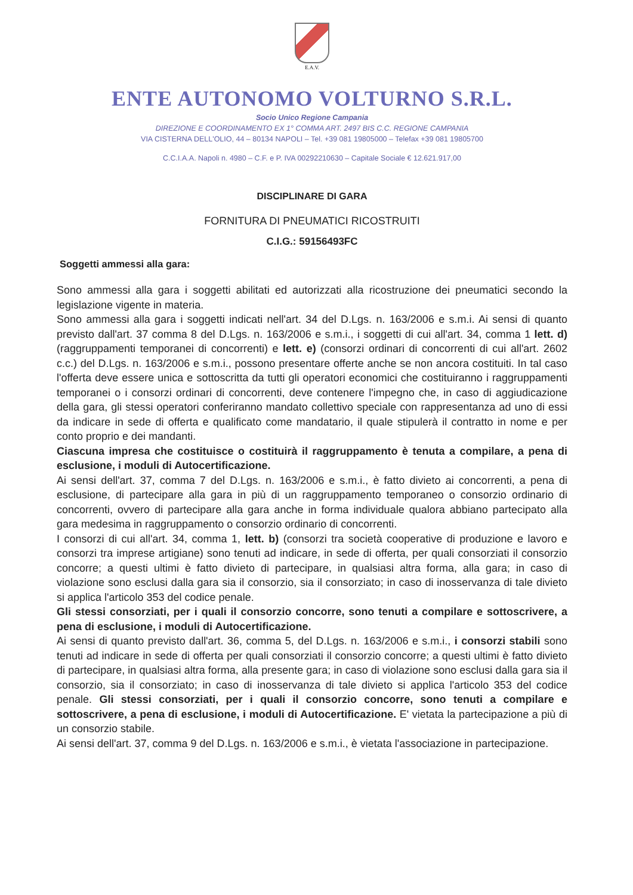E.A.V.
ENTE AUTONOMO VOLTURNO S.R.L.
Socio Unico Regione Campania
DIREZIONE E COORDINAMENTO EX 1° COMMA ART. 2497 BIS C.C. REGIONE CAMPANIA
VIA CISTERNA DELL'OLIO, 44 – 80134 NAPOLI – Tel. +39 081 19805000 – Telefax +39 081 19805700
C.C.I.A.A. Napoli n. 4980 – C.F. e P. IVA 00292210630 – Capitale Sociale € 12.621.917,00
DISCIPLINARE DI GARA
FORNITURA DI PNEUMATICI RICOSTRUITI
C.I.G.: 59156493FC
Soggetti ammessi alla gara:
Sono ammessi alla gara i soggetti abilitati ed autorizzati alla ricostruzione dei pneumatici secondo la legislazione vigente in materia.
Sono ammessi alla gara i soggetti indicati nell'art. 34 del D.Lgs. n. 163/2006 e s.m.i. Ai sensi di quanto previsto dall'art. 37 comma 8 del D.Lgs. n. 163/2006 e s.m.i., i soggetti di cui all'art. 34, comma 1 lett. d) (raggruppamenti temporanei di concorrenti) e lett. e) (consorzi ordinari di concorrenti di cui all'art. 2602 c.c.) del D.Lgs. n. 163/2006 e s.m.i., possono presentare offerte anche se non ancora costituiti. In tal caso l'offerta deve essere unica e sottoscritta da tutti gli operatori economici che costituiranno i raggruppamenti temporanei o i consorzi ordinari di concorrenti, deve contenere l'impegno che, in caso di aggiudicazione della gara, gli stessi operatori conferiranno mandato collettivo speciale con rappresentanza ad uno di essi da indicare in sede di offerta e qualificato come mandatario, il quale stipulerà il contratto in nome e per conto proprio e dei mandanti.
Ciascuna impresa che costituisce o costituirà il raggruppamento è tenuta a compilare, a pena di esclusione, i moduli di Autocertificazione.
Ai sensi dell'art. 37, comma 7 del D.Lgs. n. 163/2006 e s.m.i., è fatto divieto ai concorrenti, a pena di esclusione, di partecipare alla gara in più di un raggruppamento temporaneo o consorzio ordinario di concorrenti, ovvero di partecipare alla gara anche in forma individuale qualora abbiano partecipato alla gara medesima in raggruppamento o consorzio ordinario di concorrenti.
I consorzi di cui all'art. 34, comma 1, lett. b) (consorzi tra società cooperative di produzione e lavoro e consorzi tra imprese artigiane) sono tenuti ad indicare, in sede di offerta, per quali consorziati il consorzio concorre; a questi ultimi è fatto divieto di partecipare, in qualsiasi altra forma, alla gara; in caso di violazione sono esclusi dalla gara sia il consorzio, sia il consorziato; in caso di inosservanza di tale divieto si applica l'articolo 353 del codice penale.
Gli stessi consorziati, per i quali il consorzio concorre, sono tenuti a compilare e sottoscrivere, a pena di esclusione, i moduli di Autocertificazione.
Ai sensi di quanto previsto dall'art. 36, comma 5, del D.Lgs. n. 163/2006 e s.m.i., i consorzi stabili sono tenuti ad indicare in sede di offerta per quali consorziati il consorzio concorre; a questi ultimi è fatto divieto di partecipare, in qualsiasi altra forma, alla presente gara; in caso di violazione sono esclusi dalla gara sia il consorzio, sia il consorziato; in caso di inosservanza di tale divieto si applica l'articolo 353 del codice penale. Gli stessi consorziati, per i quali il consorzio concorre, sono tenuti a compilare e sottoscrivere, a pena di esclusione, i moduli di Autocertificazione. E' vietata la partecipazione a più di un consorzio stabile.
Ai sensi dell'art. 37, comma 9 del D.Lgs. n. 163/2006 e s.m.i., è vietata l'associazione in partecipazione.